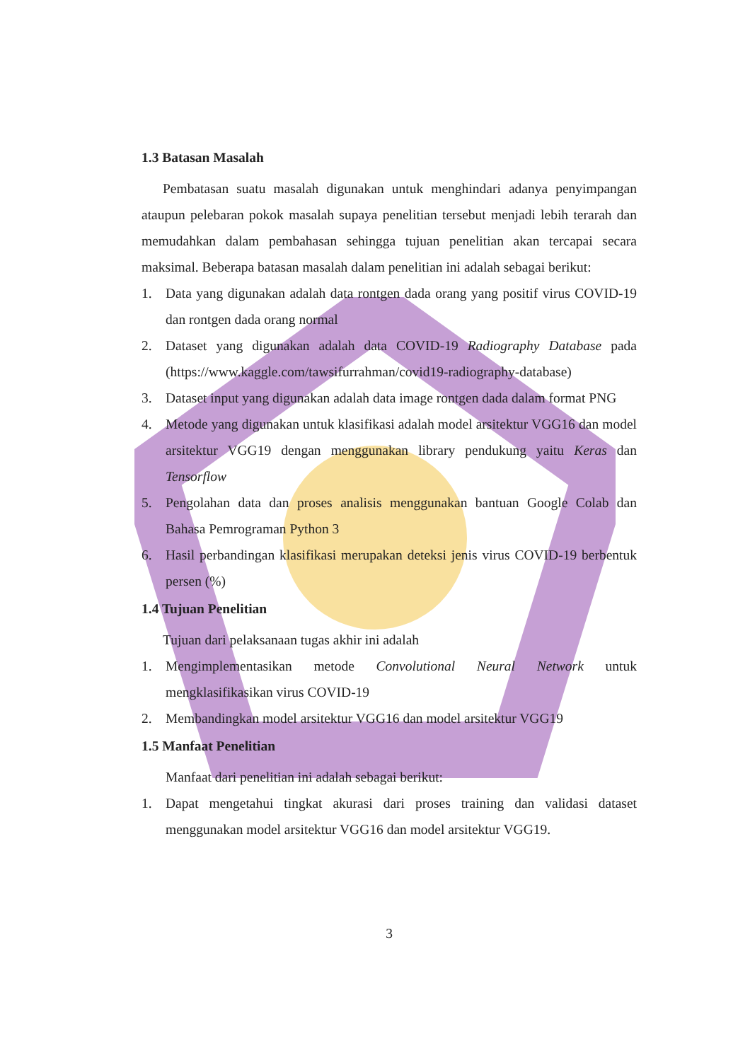1.3 Batasan Masalah
Pembatasan suatu masalah digunakan untuk menghindari adanya penyimpangan ataupun pelebaran pokok masalah supaya penelitian tersebut menjadi lebih terarah dan memudahkan dalam pembahasan sehingga tujuan penelitian akan tercapai secara maksimal. Beberapa batasan masalah dalam penelitian ini adalah sebagai berikut:
1. Data yang digunakan adalah data rontgen dada orang yang positif virus COVID-19 dan rontgen dada orang normal
2. Dataset yang digunakan adalah data COVID-19 Radiography Database pada (https://www.kaggle.com/tawsifurrahman/covid19-radiography-database)
3. Dataset input yang digunakan adalah data image rontgen dada dalam format PNG
4. Metode yang digunakan untuk klasifikasi adalah model arsitektur VGG16 dan model arsitektur VGG19 dengan menggunakan library pendukung yaitu Keras dan Tensorflow
5. Pengolahan data dan proses analisis menggunakan bantuan Google Colab dan Bahasa Pemrograman Python 3
6. Hasil perbandingan klasifikasi merupakan deteksi jenis virus COVID-19 berbentuk persen (%)
1.4 Tujuan Penelitian
Tujuan dari pelaksanaan tugas akhir ini adalah
1. Mengimplementasikan metode Convolutional Neural Network untuk mengklasifikasikan virus COVID-19
2. Membandingkan model arsitektur VGG16 dan model arsitektur VGG19
1.5 Manfaat Penelitian
Manfaat dari penelitian ini adalah sebagai berikut:
1. Dapat mengetahui tingkat akurasi dari proses training dan validasi dataset menggunakan model arsitektur VGG16 dan model arsitektur VGG19.
3